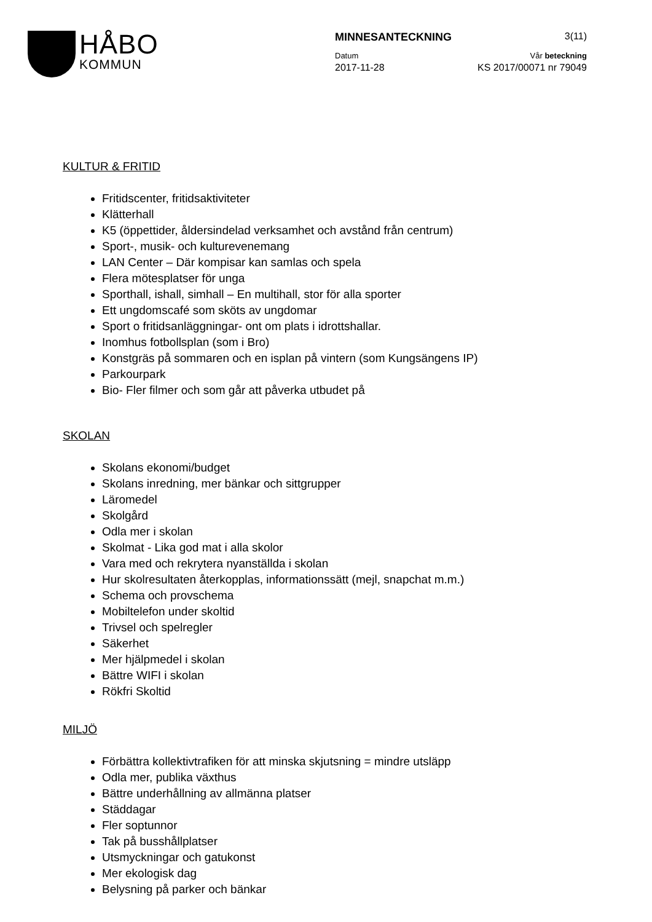HÅBO
KOMMUN
MINNESANTECKNING 3(11)
Datum Vår beteckning
2017-11-28 KS 2017/00071 nr 79049
KULTUR & FRITID
Fritidscenter, fritidsaktiviteter
Klätterhall
K5 (öppettider, åldersindelad verksamhet och avstånd från centrum)
Sport-, musik- och kulturevenemang
LAN Center – Där kompisar kan samlas och spela
Flera mötesplatser för unga
Sporthall, ishall, simhall – En multihall, stor för alla sporter
Ett ungdomscafé som sköts av ungdomar
Sport o fritidsanläggningar- ont om plats i idrottshallar.
Inomhus fotbollsplan (som i Bro)
Konstgräs på sommaren och en isplan på vintern (som Kungsängens IP)
Parkourpark
Bio- Fler filmer och som går att påverka utbudet på
SKOLAN
Skolans ekonomi/budget
Skolans inredning, mer bänkar och sittgrupper
Läromedel
Skolgård
Odla mer i skolan
Skolmat - Lika god mat i alla skolor
Vara med och rekrytera nyanställda i skolan
Hur skolresultaten återkopplas, informationssätt (mejl, snapchat m.m.)
Schema och provschema
Mobiltelefon under skoltid
Trivsel och spelregler
Säkerhet
Mer hjälpmedel i skolan
Bättre WIFI i skolan
Rökfri Skoltid
MILJÖ
Förbättra kollektivtrafiken för att minska skjutsning = mindre utsläpp
Odla mer, publika växthus
Bättre underhållning av allmänna platser
Städdagar
Fler soptunnor
Tak på busshållplatser
Utsmyckningar och gatukonst
Mer ekologisk dag
Belysning på parker och bänkar